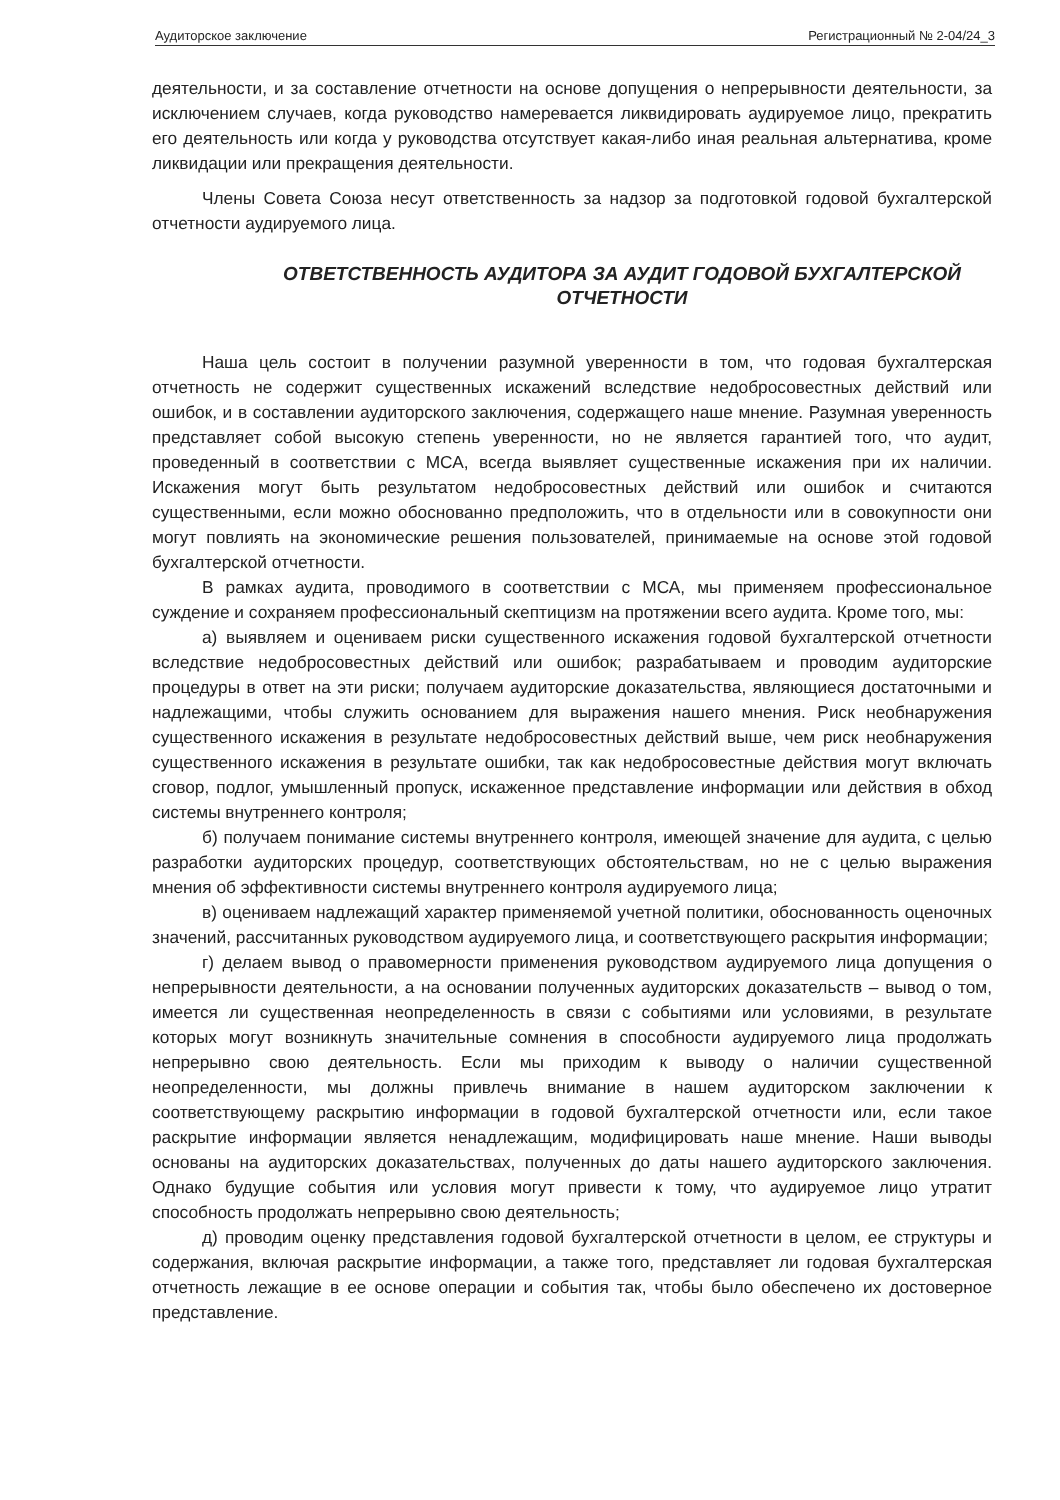Аудиторское заключение Регистрационный № 2-04/24_3
деятельности, и за составление отчетности на основе допущения о непрерывности деятельности, за исключением случаев, когда руководство намеревается ликвидировать аудируемое лицо, прекратить его деятельность или когда у руководства отсутствует какая-либо иная реальная альтернатива, кроме ликвидации или прекращения деятельности.
Члены Совета Союза несут ответственность за надзор за подготовкой годовой бухгалтерской отчетности аудируемого лица.
ОТВЕТСТВЕННОСТЬ АУДИТОРА ЗА АУДИТ ГОДОВОЙ БУХГАЛТЕРСКОЙ ОТЧЕТНОСТИ
Наша цель состоит в получении разумной уверенности в том, что годовая бухгалтерская отчетность не содержит существенных искажений вследствие недобросовестных действий или ошибок, и в составлении аудиторского заключения, содержащего наше мнение. Разумная уверенность представляет собой высокую степень уверенности, но не является гарантией того, что аудит, проведенный в соответствии с МСА, всегда выявляет существенные искажения при их наличии. Искажения могут быть результатом недобросовестных действий или ошибок и считаются существенными, если можно обоснованно предположить, что в отдельности или в совокупности они могут повлиять на экономические решения пользователей, принимаемые на основе этой годовой бухгалтерской отчетности.
В рамках аудита, проводимого в соответствии с МСА, мы применяем профессиональное суждение и сохраняем профессиональный скептицизм на протяжении всего аудита. Кроме того, мы:
а) выявляем и оцениваем риски существенного искажения годовой бухгалтерской отчетности вследствие недобросовестных действий или ошибок; разрабатываем и проводим аудиторские процедуры в ответ на эти риски; получаем аудиторские доказательства, являющиеся достаточными и надлежащими, чтобы служить основанием для выражения нашего мнения. Риск необнаружения существенного искажения в результате недобросовестных действий выше, чем риск необнаружения существенного искажения в результате ошибки, так как недобросовестные действия могут включать сговор, подлог, умышленный пропуск, искаженное представление информации или действия в обход системы внутреннего контроля;
б) получаем понимание системы внутреннего контроля, имеющей значение для аудита, с целью разработки аудиторских процедур, соответствующих обстоятельствам, но не с целью выражения мнения об эффективности системы внутреннего контроля аудируемого лица;
в) оцениваем надлежащий характер применяемой учетной политики, обоснованность оценочных значений, рассчитанных руководством аудируемого лица, и соответствующего раскрытия информации;
г) делаем вывод о правомерности применения руководством аудируемого лица допущения о непрерывности деятельности, а на основании полученных аудиторских доказательств – вывод о том, имеется ли существенная неопределенность в связи с событиями или условиями, в результате которых могут возникнуть значительные сомнения в способности аудируемого лица продолжать непрерывно свою деятельность. Если мы приходим к выводу о наличии существенной неопределенности, мы должны привлечь внимание в нашем аудиторском заключении к соответствующему раскрытию информации в годовой бухгалтерской отчетности или, если такое раскрытие информации является ненадлежащим, модифицировать наше мнение. Наши выводы основаны на аудиторских доказательствах, полученных до даты нашего аудиторского заключения. Однако будущие события или условия могут привести к тому, что аудируемое лицо утратит способность продолжать непрерывно свою деятельность;
д) проводим оценку представления годовой бухгалтерской отчетности в целом, ее структуры и содержания, включая раскрытие информации, а также того, представляет ли годовая бухгалтерская отчетность лежащие в ее основе операции и события так, чтобы было обеспечено их достоверное представление.